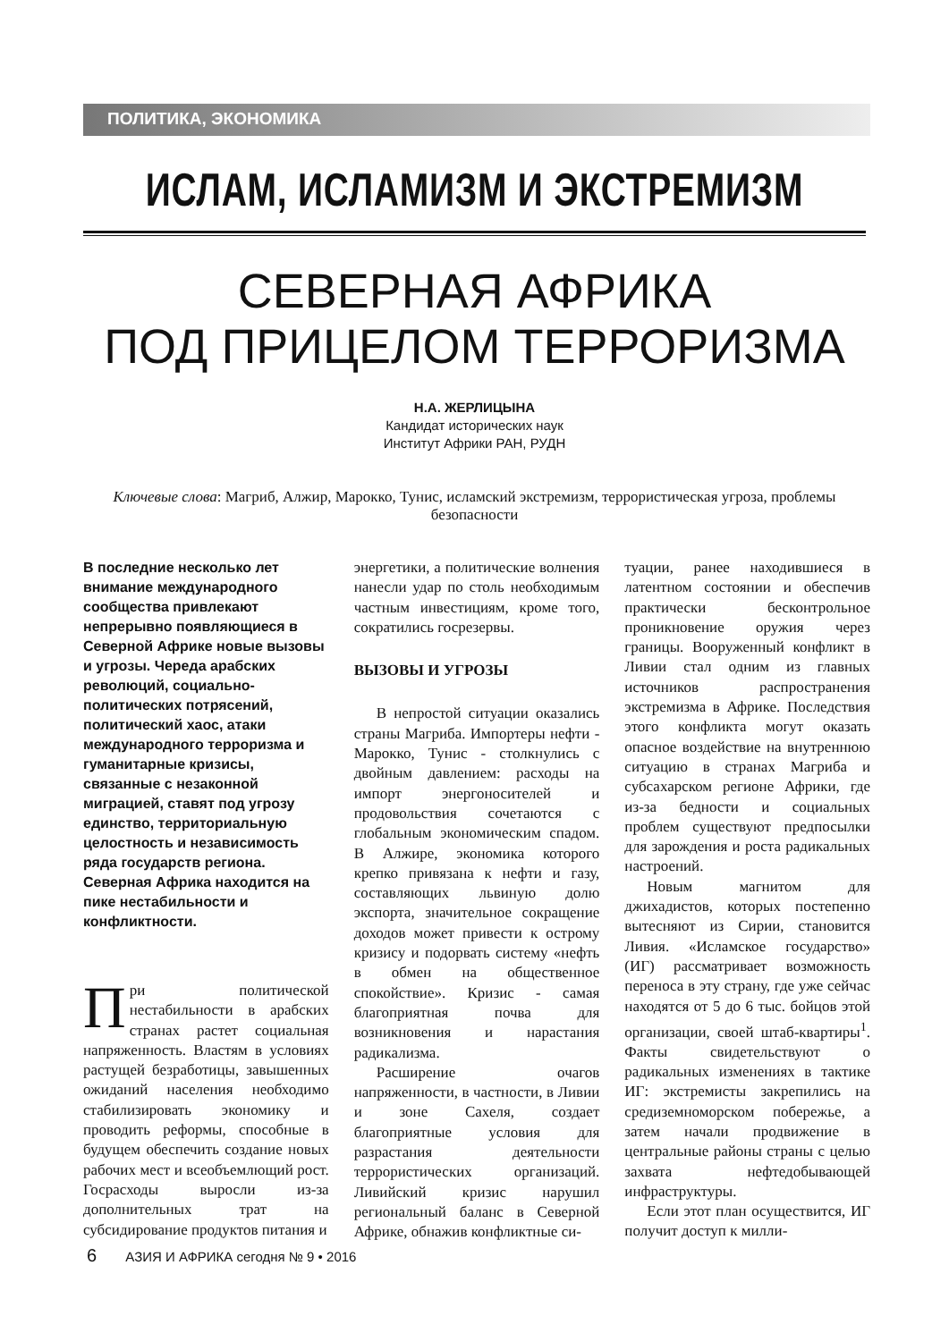ПОЛИТИКА, ЭКОНОМИКА
ИСЛАМ, ИСЛАМИЗМ И ЭКСТРЕМИЗМ
СЕВЕРНАЯ АФРИКА
ПОД ПРИЦЕЛОМ ТЕРРОРИЗМА
Н.А. ЖЕРЛИЦЫНА
Кандидат исторических наук
Институт Африки РАН, РУДН
Ключевые слова: Магриб, Алжир, Марокко, Тунис, исламский экстремизм, террористическая угроза, проблемы безопасности
В последние несколько лет внимание международного сообщества привлекают непрерывно появляющиеся в Северной Африке новые вызовы и угрозы. Череда арабских революций, социально-политических потрясений, политический хаос, атаки международного терроризма и гуманитарные кризисы, связанные с незаконной миграцией, ставят под угрозу единство, территориальную целостность и независимость ряда государств региона. Северная Африка находится на пике нестабильности и конфликтности.
При политической нестабильности в арабских странах растет социальная напряженность. Властям в условиях растущей безработицы, завышенных ожиданий населения необходимо стабилизировать экономику и проводить реформы, способные в будущем обеспечить создание новых рабочих мест и всеобъемлющий рост. Госрасходы выросли из-за дополнительных трат на субсидирование продуктов питания и
энергетики, а политические волнения нанесли удар по столь необходимым частным инвестициям, кроме того, сократились госрезервы.
ВЫЗОВЫ И УГРОЗЫ
В непростой ситуации оказались страны Магриба. Импортеры нефти - Марокко, Тунис - столкнулись с двойным давлением: расходы на импорт энергоносителей и продовольствия сочетаются с глобальным экономическим спадом. В Алжире, экономика которого крепко привязана к нефти и газу, составляющих львиную долю экспорта, значительное сокращение доходов может привести к острому кризису и подорвать систему «нефть в обмен на общественное спокойствие». Кризис - самая благоприятная почва для возникновения и нарастания радикализма.
Расширение очагов напряженности, в частности, в Ливии и зоне Сахеля, создает благоприятные условия для разрастания деятельности террористических организаций. Ливийский кризис нарушил региональный баланс в Северной Африке, обнажив конфликтные си-
туации, ранее находившиеся в латентном состоянии и обеспечив практически бесконтрольное проникновение оружия через границы. Вооруженный конфликт в Ливии стал одним из главных источников распространения экстремизма в Африке. Последствия этого конфликта могут оказать опасное воздействие на внутреннюю ситуацию в странах Магриба и субсахарском регионе Африки, где из-за бедности и социальных проблем существуют предпосылки для зарождения и роста радикальных настроений.
Новым магнитом для джихадистов, которых постепенно вытесняют из Сирии, становится Ливия. «Исламское государство» (ИГ) рассматривает возможность переноса в эту страну, где уже сейчас находятся от 5 до 6 тыс. бойцов этой организации, своей штаб-квартиры<sup>1</sup>. Факты свидетельствуют о радикальных изменениях в тактике ИГ: экстремисты закрепились на средиземноморском побережье, а затем начали продвижение в центральные районы страны с целью захвата нефтедобывающей инфраструктуры.
Если этот план осуществится, ИГ получит доступ к милли-
6 АЗИЯ И АФРИКА сегодня № 9 • 2016